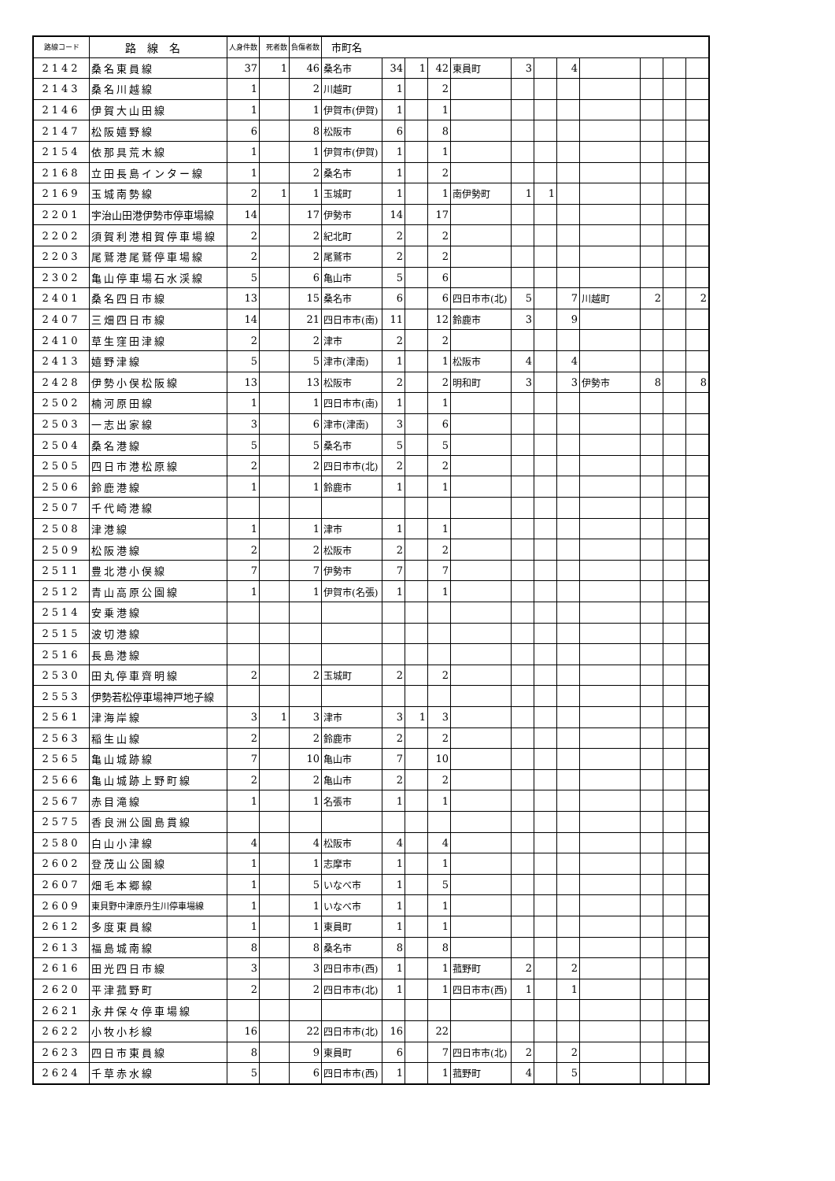| 路線コード | 路線名 | 人身件数 | 死者数 | 負傷者数 | 市町名 | | | | | | | | | | | |
| --- | --- | --- | --- | --- | --- | --- | --- | --- | --- | --- | --- | --- | --- | --- | --- | --- |
| 2142 | 桑名東員線 | 37 | 1 | 46 | 桑名市 | 34 | 1 | 42 | 東員町 | 3 | | 4 | | | | |
| 2143 | 桑名川越線 | 1 | | 2 | 川越町 | 1 | | 2 | | | | | | | | |
| 2146 | 伊賀大山田線 | 1 | | 1 | 伊賀市(伊賀) | 1 | | 1 | | | | | | | | |
| 2147 | 松阪嬉野線 | 6 | | 8 | 松阪市 | 6 | | 8 | | | | | | | | |
| 2154 | 依那具荒木線 | 1 | | 1 | 伊賀市(伊賀) | 1 | | 1 | | | | | | | | |
| 2168 | 立田長島インター線 | 1 | | 2 | 桑名市 | 1 | | 2 | | | | | | | | |
| 2169 | 玉城南勢線 | 2 | 1 | 1 | 玉城町 | 1 | | 1 | 南伊勢町 | 1 | 1 | | | | | |
| 2201 | 宇治山田港伊勢市停車場線 | 14 | | 17 | 伊勢市 | 14 | | 17 | | | | | | | | |
| 2202 | 須賀利港相賀停車場線 | 2 | | 2 | 紀北町 | 2 | | 2 | | | | | | | | |
| 2203 | 尾鷲港尾鷲停車場線 | 2 | | 2 | 尾鷲市 | 2 | | 2 | | | | | | | | |
| 2302 | 亀山停車場石水渓線 | 5 | | 6 | 亀山市 | 5 | | 6 | | | | | | | | |
| 2401 | 桑名四日市線 | 13 | | 15 | 桑名市 | 6 | | 6 | 四日市市(北) | 5 | | 7 | 川越町 | 2 | | 2 |
| 2407 | 三畑四日市線 | 14 | | 21 | 四日市市(南) | 11 | | 12 | 鈴鹿市 | 3 | | 9 | | | | |
| 2410 | 草生窪田津線 | 2 | | 2 | 津市 | 2 | | 2 | | | | | | | | |
| 2413 | 嬉野津線 | 5 | | 5 | 津市(津南) | 1 | | 1 | 松阪市 | 4 | | 4 | | | | |
| 2428 | 伊勢小俣松阪線 | 13 | | 13 | 松阪市 | 2 | | 2 | 明和町 | 3 | | 3 | 伊勢市 | 8 | | 8 |
| 2502 | 楠河原田線 | 1 | | 1 | 四日市市(南) | 1 | | 1 | | | | | | | | |
| 2503 | 一志出家線 | 3 | | 6 | 津市(津南) | 3 | | 6 | | | | | | | | |
| 2504 | 桑名港線 | 5 | | 5 | 桑名市 | 5 | | 5 | | | | | | | | |
| 2505 | 四日市港松原線 | 2 | | 2 | 四日市市(北) | 2 | | 2 | | | | | | | | |
| 2506 | 鈴鹿港線 | 1 | | 1 | 鈴鹿市 | 1 | | 1 | | | | | | | | |
| 2507 | 千代崎港線 | | | | | | | | | | | | | | | |
| 2508 | 津港線 | 1 | | 1 | 津市 | 1 | | 1 | | | | | | | | |
| 2509 | 松阪港線 | 2 | | 2 | 松阪市 | 2 | | 2 | | | | | | | | |
| 2511 | 豊北港小俣線 | 7 | | 7 | 伊勢市 | 7 | | 7 | | | | | | | | |
| 2512 | 青山高原公園線 | 1 | | 1 | 伊賀市(名張) | 1 | | 1 | | | | | | | | |
| 2514 | 安乗港線 | | | | | | | | | | | | | | | |
| 2515 | 波切港線 | | | | | | | | | | | | | | | |
| 2516 | 長島港線 | | | | | | | | | | | | | | | |
| 2530 | 田丸停車齊明線 | 2 | | 2 | 玉城町 | 2 | | 2 | | | | | | | | |
| 2553 | 伊勢若松停車場神戸地子線 | | | | | | | | | | | | | | | |
| 2561 | 津海岸線 | 3 | 1 | 3 | 津市 | 3 | 1 | 3 | | | | | | | | |
| 2563 | 稲生山線 | 2 | | 2 | 鈴鹿市 | 2 | | 2 | | | | | | | | |
| 2565 | 亀山城跡線 | 7 | | 10 | 亀山市 | 7 | | 10 | | | | | | | | |
| 2566 | 亀山城跡上野町線 | 2 | | 2 | 亀山市 | 2 | | 2 | | | | | | | | |
| 2567 | 赤目滝線 | 1 | | 1 | 名張市 | 1 | | 1 | | | | | | | | |
| 2575 | 香良洲公園島貫線 | | | | | | | | | | | | | | | |
| 2580 | 白山小津線 | 4 | | 4 | 松阪市 | 4 | | 4 | | | | | | | | |
| 2602 | 登茂山公園線 | 1 | | 1 | 志摩市 | 1 | | 1 | | | | | | | | |
| 2607 | 畑毛本郷線 | 1 | | 5 | いなべ市 | 1 | | 5 | | | | | | | | |
| 2609 | 東貝野中津原丹生川停車場線 | 1 | | 1 | いなべ市 | 1 | | 1 | | | | | | | | |
| 2612 | 多度東員線 | 1 | | 1 | 東員町 | 1 | | 1 | | | | | | | | |
| 2613 | 福島城南線 | 8 | | 8 | 桑名市 | 8 | | 8 | | | | | | | | |
| 2616 | 田光四日市線 | 3 | | 3 | 四日市市(西) | 1 | | 1 | 菰野町 | 2 | | 2 | | | | |
| 2620 | 平津菰野町 | 2 | | 2 | 四日市市(北) | 1 | | 1 | 四日市市(西) | 1 | | 1 | | | | |
| 2621 | 永井保々停車場線 | | | | | | | | | | | | | | | |
| 2622 | 小牧小杉線 | 16 | | 22 | 四日市市(北) | 16 | | 22 | | | | | | | | |
| 2623 | 四日市東員線 | 8 | | 9 | 東員町 | 6 | | 7 | 四日市市(北) | 2 | | 2 | | | | |
| 2624 | 千草赤水線 | 5 | | 6 | 四日市市(西) | 1 | | 1 | 菰野町 | 4 | | 5 | | | | |